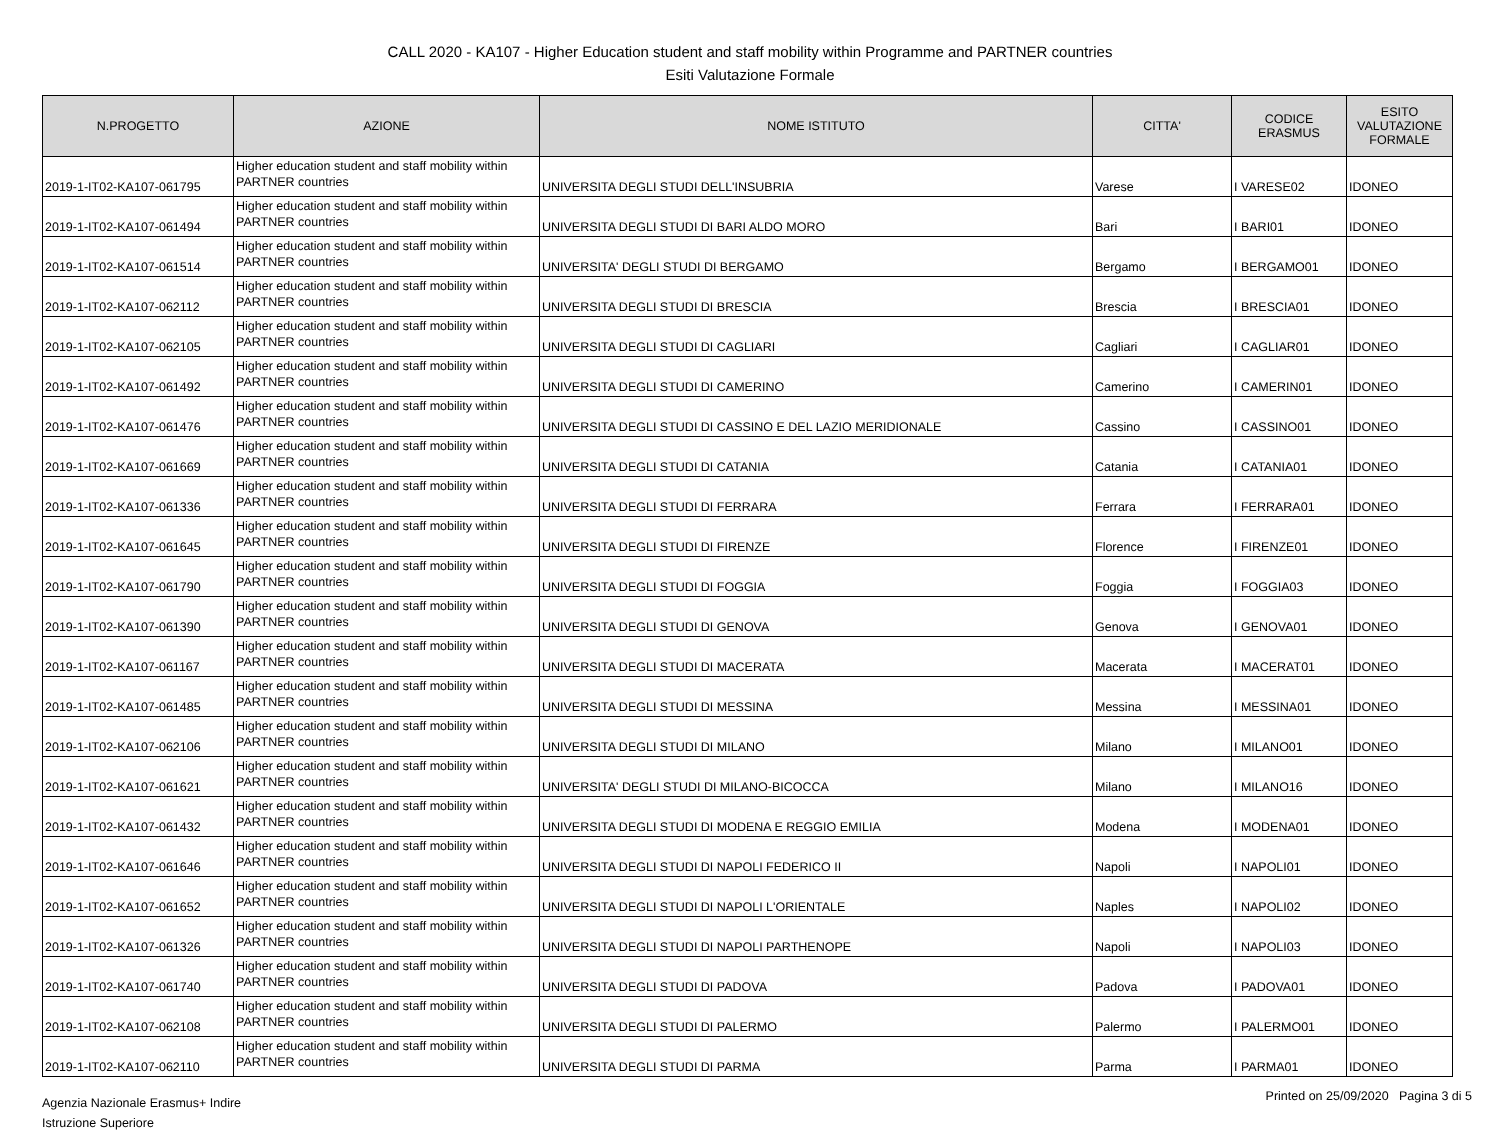CALL 2020 - KA107 - Higher Education student and staff mobility within Programme and PARTNER countries
Esiti Valutazione Formale
| N.PROGETTO | AZIONE | NOME ISTITUTO | CITTA' | CODICE ERASMUS | ESITO VALUTAZIONE FORMALE |
| --- | --- | --- | --- | --- | --- |
| 2019-1-IT02-KA107-061795 | Higher education student and staff mobility within PARTNER countries | UNIVERSITA DEGLI STUDI DELL'INSUBRIA | Varese | I VARESE02 | IDONEO |
| 2019-1-IT02-KA107-061494 | Higher education student and staff mobility within PARTNER countries | UNIVERSITA DEGLI STUDI DI BARI ALDO MORO | Bari | I BARI01 | IDONEO |
| 2019-1-IT02-KA107-061514 | Higher education student and staff mobility within PARTNER countries | UNIVERSITA' DEGLI STUDI DI BERGAMO | Bergamo | I BERGAMO01 | IDONEO |
| 2019-1-IT02-KA107-062112 | Higher education student and staff mobility within PARTNER countries | UNIVERSITA DEGLI STUDI DI BRESCIA | Brescia | I BRESCIA01 | IDONEO |
| 2019-1-IT02-KA107-062105 | Higher education student and staff mobility within PARTNER countries | UNIVERSITA DEGLI STUDI DI CAGLIARI | Cagliari | I CAGLIAR01 | IDONEO |
| 2019-1-IT02-KA107-061492 | Higher education student and staff mobility within PARTNER countries | UNIVERSITA DEGLI STUDI DI CAMERINO | Camerino | I CAMERIN01 | IDONEO |
| 2019-1-IT02-KA107-061476 | Higher education student and staff mobility within PARTNER countries | UNIVERSITA DEGLI STUDI DI CASSINO E DEL LAZIO MERIDIONALE | Cassino | I CASSINO01 | IDONEO |
| 2019-1-IT02-KA107-061669 | Higher education student and staff mobility within PARTNER countries | UNIVERSITA DEGLI STUDI DI CATANIA | Catania | I CATANIA01 | IDONEO |
| 2019-1-IT02-KA107-061336 | Higher education student and staff mobility within PARTNER countries | UNIVERSITA DEGLI STUDI DI FERRARA | Ferrara | I FERRARA01 | IDONEO |
| 2019-1-IT02-KA107-061645 | Higher education student and staff mobility within PARTNER countries | UNIVERSITA DEGLI STUDI DI FIRENZE | Florence | I FIRENZE01 | IDONEO |
| 2019-1-IT02-KA107-061790 | Higher education student and staff mobility within PARTNER countries | UNIVERSITA DEGLI STUDI DI FOGGIA | Foggia | I FOGGIA03 | IDONEO |
| 2019-1-IT02-KA107-061390 | Higher education student and staff mobility within PARTNER countries | UNIVERSITA DEGLI STUDI DI GENOVA | Genova | I GENOVA01 | IDONEO |
| 2019-1-IT02-KA107-061167 | Higher education student and staff mobility within PARTNER countries | UNIVERSITA DEGLI STUDI DI MACERATA | Macerata | I MACERAT01 | IDONEO |
| 2019-1-IT02-KA107-061485 | Higher education student and staff mobility within PARTNER countries | UNIVERSITA DEGLI STUDI DI MESSINA | Messina | I MESSINA01 | IDONEO |
| 2019-1-IT02-KA107-062106 | Higher education student and staff mobility within PARTNER countries | UNIVERSITA DEGLI STUDI DI MILANO | Milano | I MILANO01 | IDONEO |
| 2019-1-IT02-KA107-061621 | Higher education student and staff mobility within PARTNER countries | UNIVERSITA' DEGLI STUDI DI MILANO-BICOCCA | Milano | I MILANO16 | IDONEO |
| 2019-1-IT02-KA107-061432 | Higher education student and staff mobility within PARTNER countries | UNIVERSITA DEGLI STUDI DI MODENA E REGGIO EMILIA | Modena | I MODENA01 | IDONEO |
| 2019-1-IT02-KA107-061646 | Higher education student and staff mobility within PARTNER countries | UNIVERSITA DEGLI STUDI DI NAPOLI FEDERICO II | Napoli | I NAPOLI01 | IDONEO |
| 2019-1-IT02-KA107-061652 | Higher education student and staff mobility within PARTNER countries | UNIVERSITA DEGLI STUDI DI NAPOLI L'ORIENTALE | Naples | I NAPOLI02 | IDONEO |
| 2019-1-IT02-KA107-061326 | Higher education student and staff mobility within PARTNER countries | UNIVERSITA DEGLI STUDI DI NAPOLI PARTHENOPE | Napoli | I NAPOLI03 | IDONEO |
| 2019-1-IT02-KA107-061740 | Higher education student and staff mobility within PARTNER countries | UNIVERSITA DEGLI STUDI DI PADOVA | Padova | I PADOVA01 | IDONEO |
| 2019-1-IT02-KA107-062108 | Higher education student and staff mobility within PARTNER countries | UNIVERSITA DEGLI STUDI DI PALERMO | Palermo | I PALERMO01 | IDONEO |
| 2019-1-IT02-KA107-062110 | Higher education student and staff mobility within PARTNER countries | UNIVERSITA DEGLI STUDI DI PARMA | Parma | I PARMA01 | IDONEO |
Agenzia Nazionale Erasmus+ Indire
Istruzione Superiore
Printed on 25/09/2020 Pagina 3 di 5